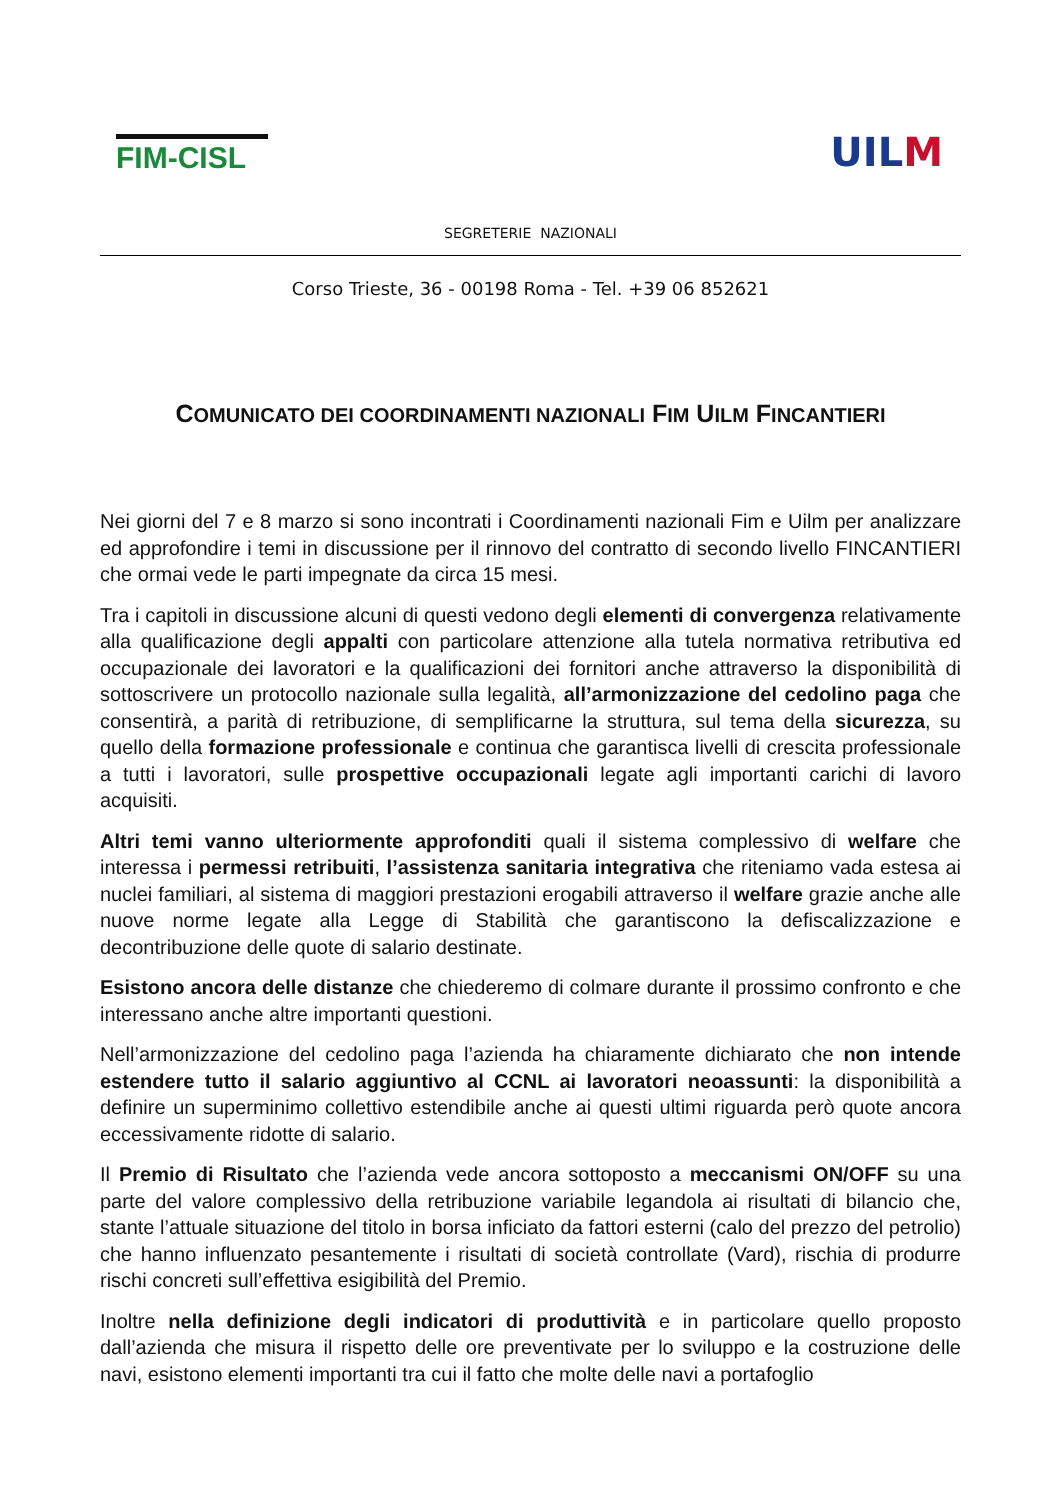FIM-CISL
UILM
SEGRETERIE NAZIONALI
Corso Trieste, 36 - 00198 Roma - Tel. +39 06 852621
COMUNICATO DEI COORDINAMENTI NAZIONALI FIM UILM FINCANTIERI
Nei giorni del 7 e 8 marzo si sono incontrati i Coordinamenti nazionali Fim e Uilm per analizzare ed approfondire i temi in discussione per il rinnovo del contratto di secondo livello FINCANTIERI che ormai vede le parti impegnate da circa 15 mesi.
Tra i capitoli in discussione alcuni di questi vedono degli elementi di convergenza relativamente alla qualificazione degli appalti con particolare attenzione alla tutela normativa retributiva ed occupazionale dei lavoratori e la qualificazioni dei fornitori anche attraverso la disponibilità di sottoscrivere un protocollo nazionale sulla legalità, all’armonizzazione del cedolino paga che consentirà, a parità di retribuzione, di semplificarne la struttura, sul tema della sicurezza, su quello della formazione professionale e continua che garantisca livelli di crescita professionale a tutti i lavoratori, sulle prospettive occupazionali legate agli importanti carichi di lavoro acquisiti.
Altri temi vanno ulteriormente approfonditi quali il sistema complessivo di welfare che interessa i permessi retribuiti, l’assistenza sanitaria integrativa che riteniamo vada estesa ai nuclei familiari, al sistema di maggiori prestazioni erogabili attraverso il welfare grazie anche alle nuove norme legate alla Legge di Stabilità che garantiscono la defiscalizzazione e decontribuzione delle quote di salario destinate.
Esistono ancora delle distanze che chiederemo di colmare durante il prossimo confronto e che interessano anche altre importanti questioni.
Nell’armonizzazione del cedolino paga l’azienda ha chiaramente dichiarato che non intende estendere tutto il salario aggiuntivo al CCNL ai lavoratori neoassunti: la disponibilità a definire un superminimo collettivo estendibile anche ai questi ultimi riguarda però quote ancora eccessivamente ridotte di salario.
Il Premio di Risultato che l’azienda vede ancora sottoposto a meccanismi ON/OFF su una parte del valore complessivo della retribuzione variabile legandola ai risultati di bilancio che, stante l’attuale situazione del titolo in borsa inficiato da fattori esterni (calo del prezzo del petrolio) che hanno influenzato pesantemente i risultati di società controllate (Vard), rischia di produrre rischi concreti sull’effettiva esigibilità del Premio.
Inoltre nella definizione degli indicatori di produttività e in particolare quello proposto dall’azienda che misura il rispetto delle ore preventivate per lo sviluppo e la costruzione delle navi, esistono elementi importanti tra cui il fatto che molte delle navi a portafoglio